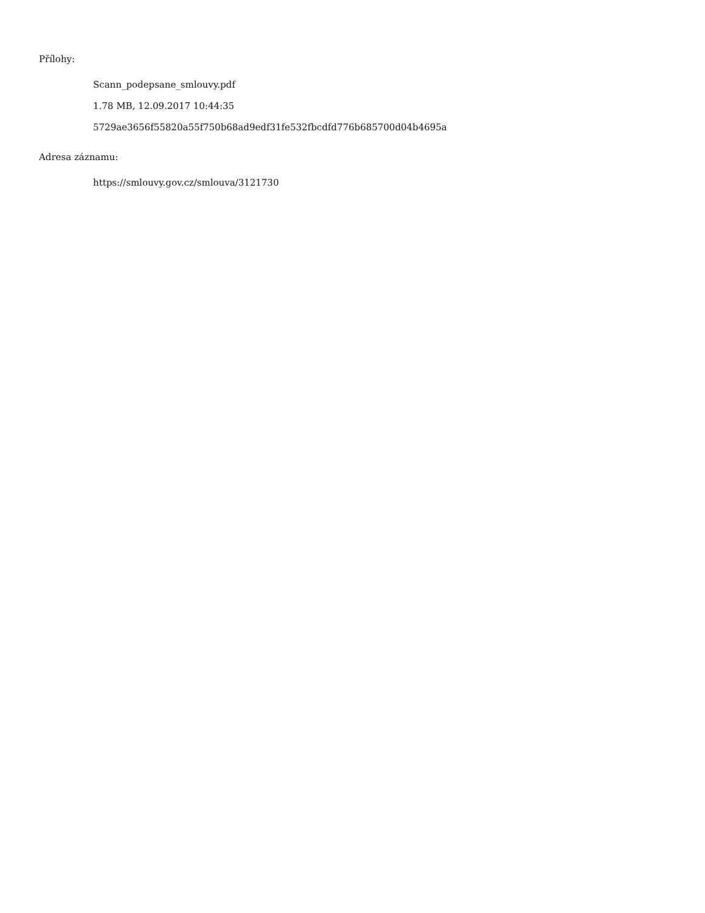Přílohy:
Scann_podepsane_smlouvy.pdf
1.78 MB, 12.09.2017 10:44:35
5729ae3656f55820a55f750b68ad9edf31fe532fbcdfd776b685700d04b4695a
Adresa záznamu:
https://smlouvy.gov.cz/smlouva/3121730